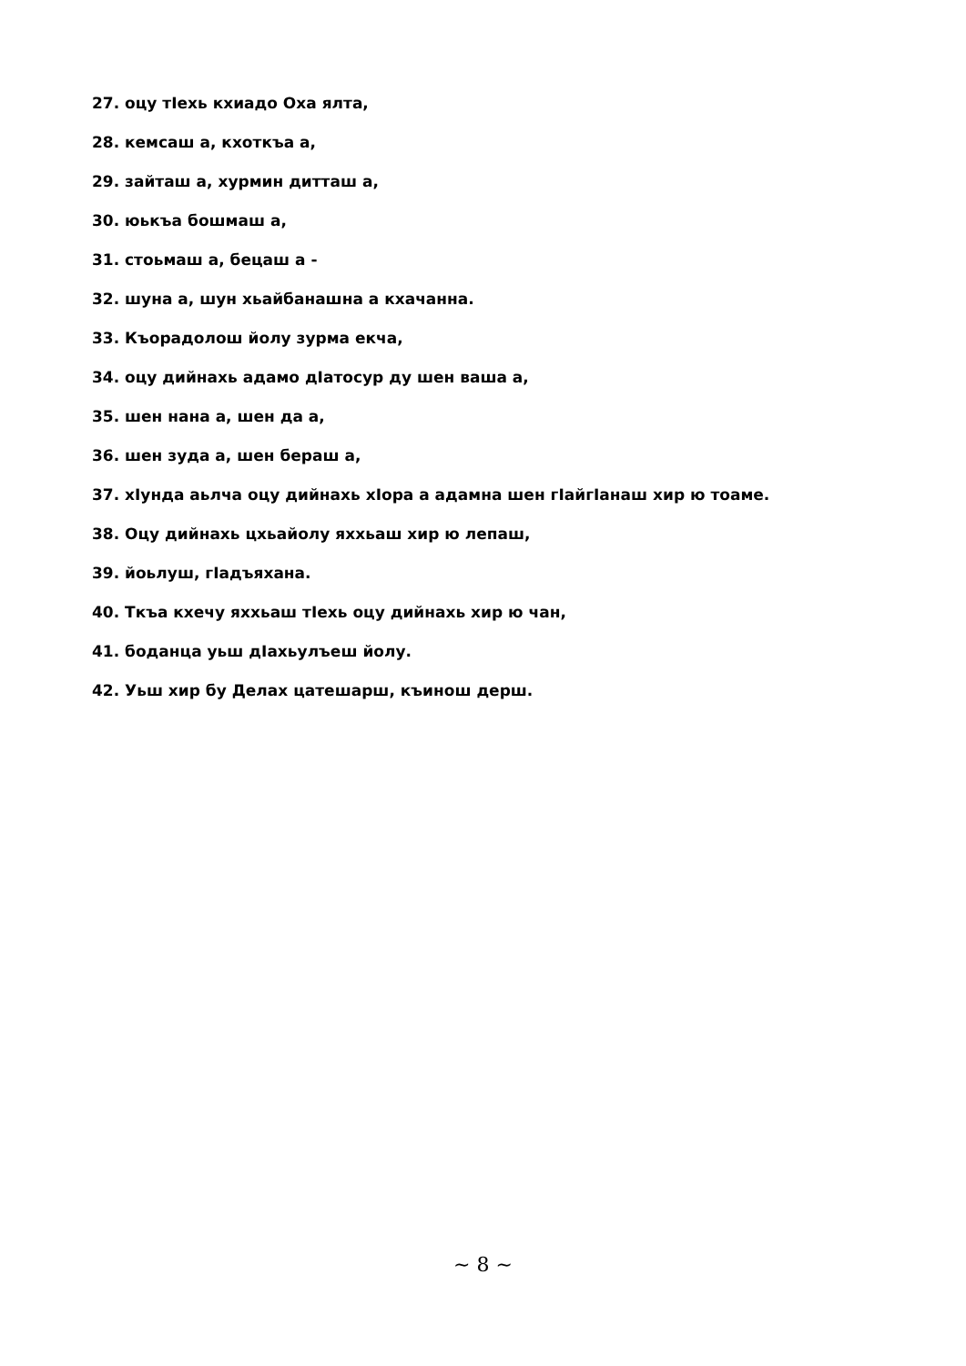27. оцу тIехь кхиадо Оха ялта,
28. кемсаш а, кхоткъа а,
29. зайташ а, хурмин дитташ а,
30. юькъа бошмаш а,
31. стоьмаш а, бецаш а -
32. шуна а, шун хьайбанашна а кхачанна.
33. Къорадолош йолу зурма екча,
34. оцу дийнахь адамо дIатосур ду шен ваша а,
35. шен нана а, шен да а,
36. шен зуда а, шен бераш а,
37. хIунда аьлча оцу дийнахь хIора а адамна шен гIайгIанаш хир ю тоаме.
38. Оцу дийнахь цхьайолу яххьаш хир ю лепаш,
39. йоьлуш, гIадъяхана.
40. Ткъа кхечу яххьаш тIехь оцу дийнахь хир ю чан,
41. боданца уьш дIахьулъеш йолу.
42. Уьш хир бу Делах цатешарш, къинош дерш.
~ 8 ~